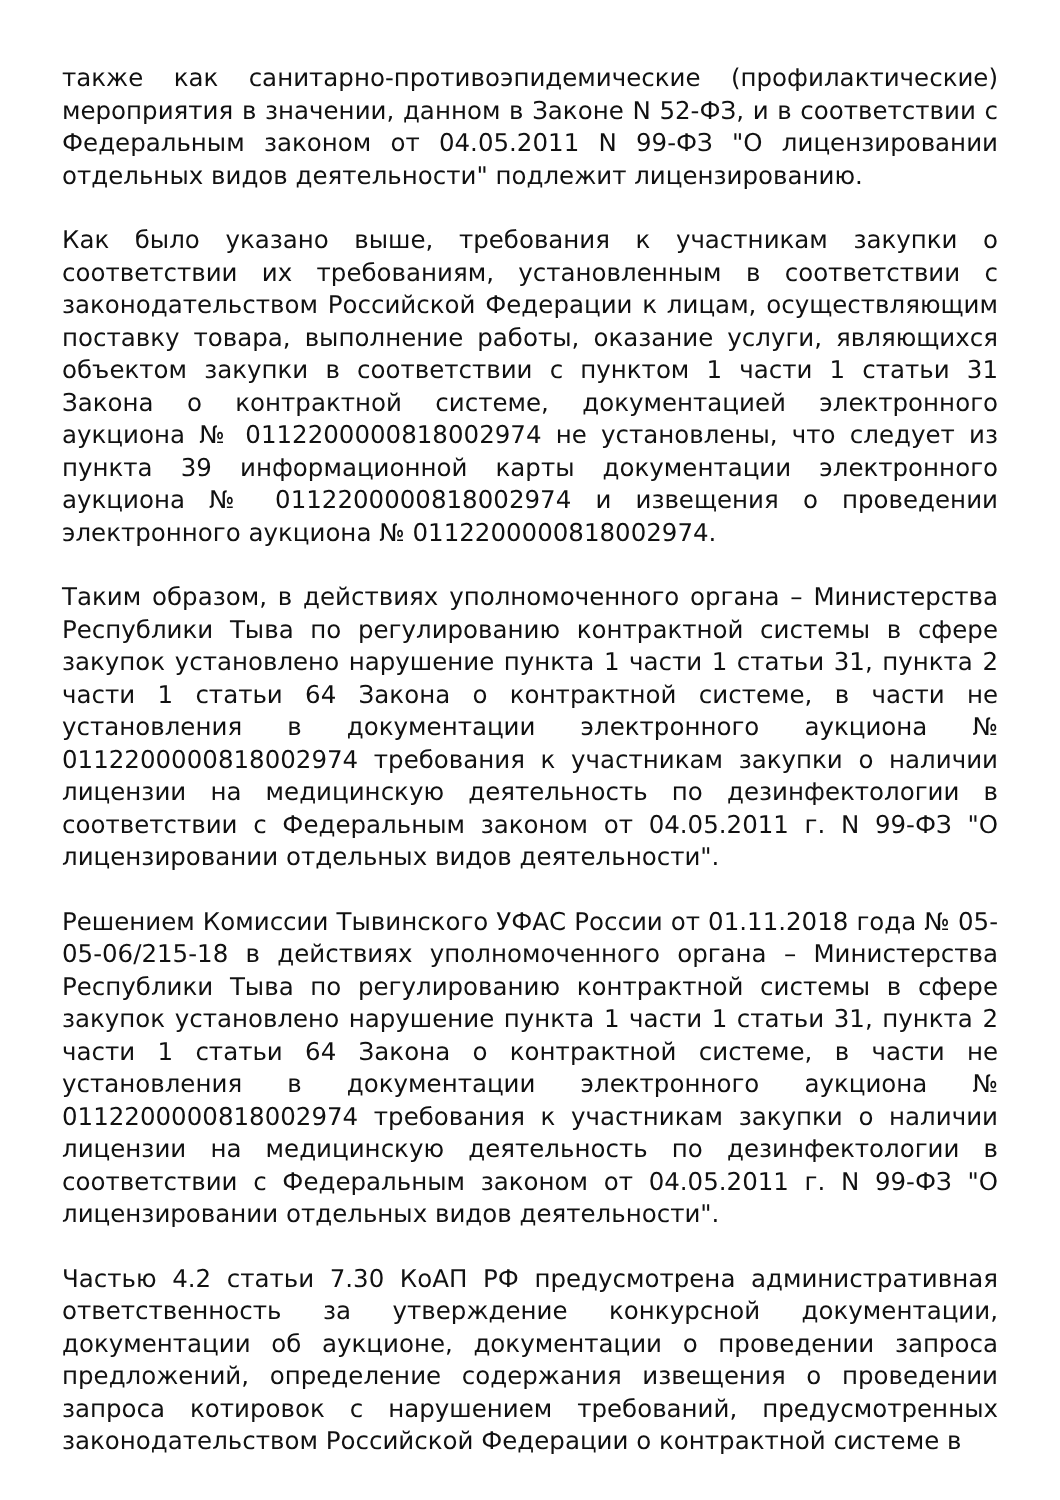также как санитарно-противоэпидемические (профилактические) мероприятия в значении, данном в Законе N 52-ФЗ, и в соответствии с Федеральным законом от 04.05.2011 N 99-ФЗ "О лицензировании отдельных видов деятельности" подлежит лицензированию.
Как было указано выше, требования к участникам закупки о соответствии их требованиям, установленным в соответствии с законодательством Российской Федерации к лицам, осуществляющим поставку товара, выполнение работы, оказание услуги, являющихся объектом закупки в соответствии с пунктом 1 части 1 статьи 31 Закона о контрактной системе, документацией электронного аукциона № 0112200000818002974 не установлены, что следует из пункта 39 информационной карты документации электронного аукциона № 0112200000818002974 и извещения о проведении электронного аукциона № 0112200000818002974.
Таким образом, в действиях уполномоченного органа – Министерства Республики Тыва по регулированию контрактной системы в сфере закупок установлено нарушение пункта 1 части 1 статьи 31, пункта 2 части 1 статьи 64 Закона о контрактной системе, в части не установления в документации электронного аукциона № 0112200000818002974 требования к участникам закупки о наличии лицензии на медицинскую деятельность по дезинфектологии в соответствии с Федеральным законом от 04.05.2011 г. N 99-ФЗ "О лицензировании отдельных видов деятельности".
Решением Комиссии Тывинского УФАС России от 01.11.2018 года № 05-05-06/215-18 в действиях уполномоченного органа – Министерства Республики Тыва по регулированию контрактной системы в сфере закупок установлено нарушение пункта 1 части 1 статьи 31, пункта 2 части 1 статьи 64 Закона о контрактной системе, в части не установления в документации электронного аукциона № 0112200000818002974 требования к участникам закупки о наличии лицензии на медицинскую деятельность по дезинфектологии в соответствии с Федеральным законом от 04.05.2011 г. N 99-ФЗ "О лицензировании отдельных видов деятельности".
Частью 4.2 статьи 7.30 КоАП РФ предусмотрена административная ответственность за утверждение конкурсной документации, документации об аукционе, документации о проведении запроса предложений, определение содержания извещения о проведении запроса котировок с нарушением требований, предусмотренных законодательством Российской Федерации о контрактной системе в